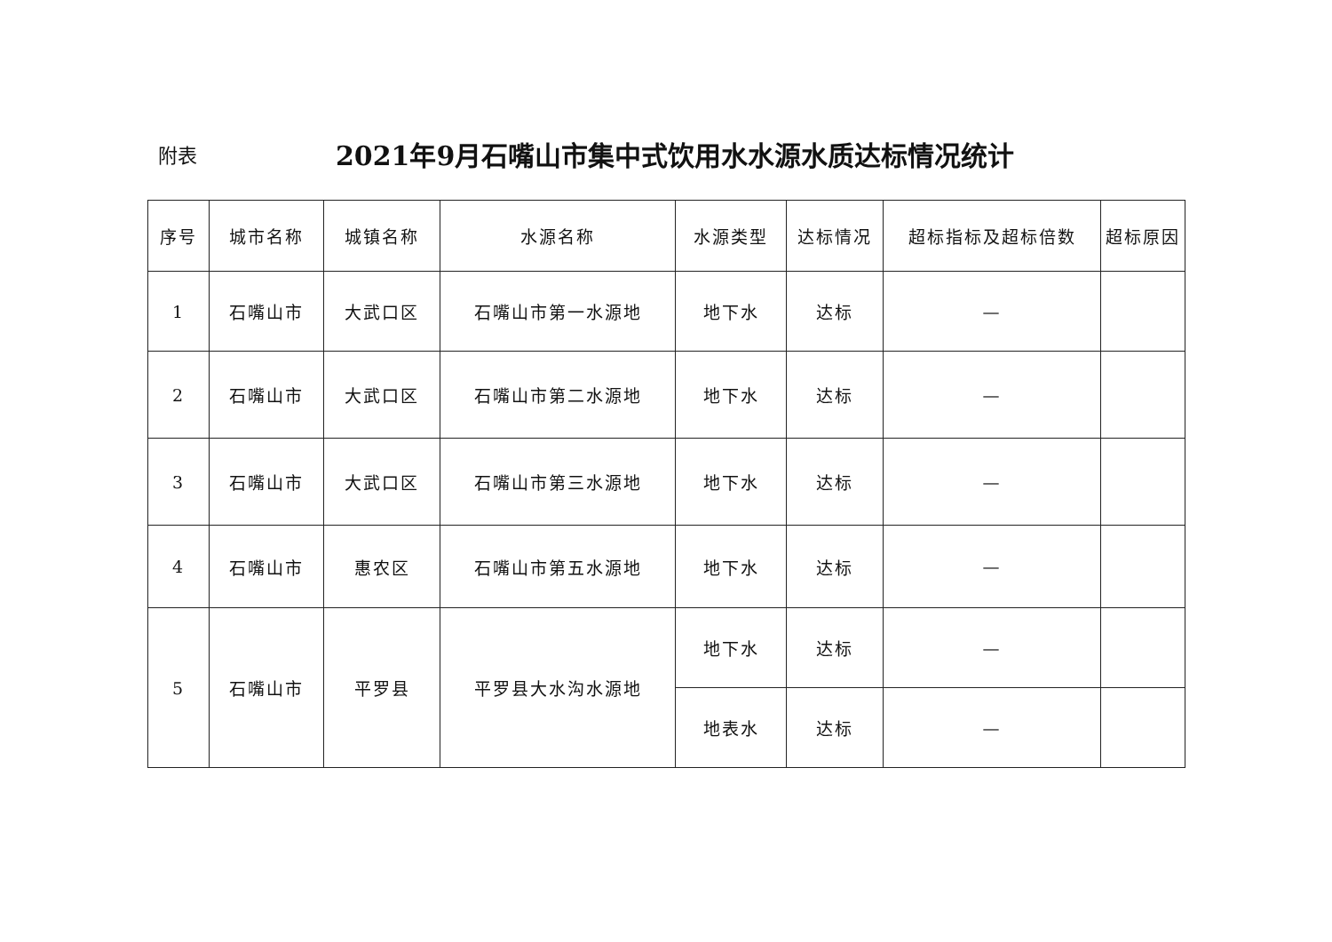附表
2021年9月石嘴山市集中式饮用水水源水质达标情况统计
| 序号 | 城市名称 | 城镇名称 | 水源名称 | 水源类型 | 达标情况 | 超标指标及超标倍数 | 超标原因 |
| --- | --- | --- | --- | --- | --- | --- | --- |
| 1 | 石嘴山市 | 大武口区 | 石嘴山市第一水源地 | 地下水 | 达标 | — | |
| 2 | 石嘴山市 | 大武口区 | 石嘴山市第二水源地 | 地下水 | 达标 | — | |
| 3 | 石嘴山市 | 大武口区 | 石嘴山市第三水源地 | 地下水 | 达标 | — | |
| 4 | 石嘴山市 | 惠农区 | 石嘴山市第五水源地 | 地下水 | 达标 | — | |
| 5 | 石嘴山市 | 平罗县 | 平罗县大水沟水源地 | 地下水 | 达标 | — | |
| | | | | 地表水 | 达标 | — | |